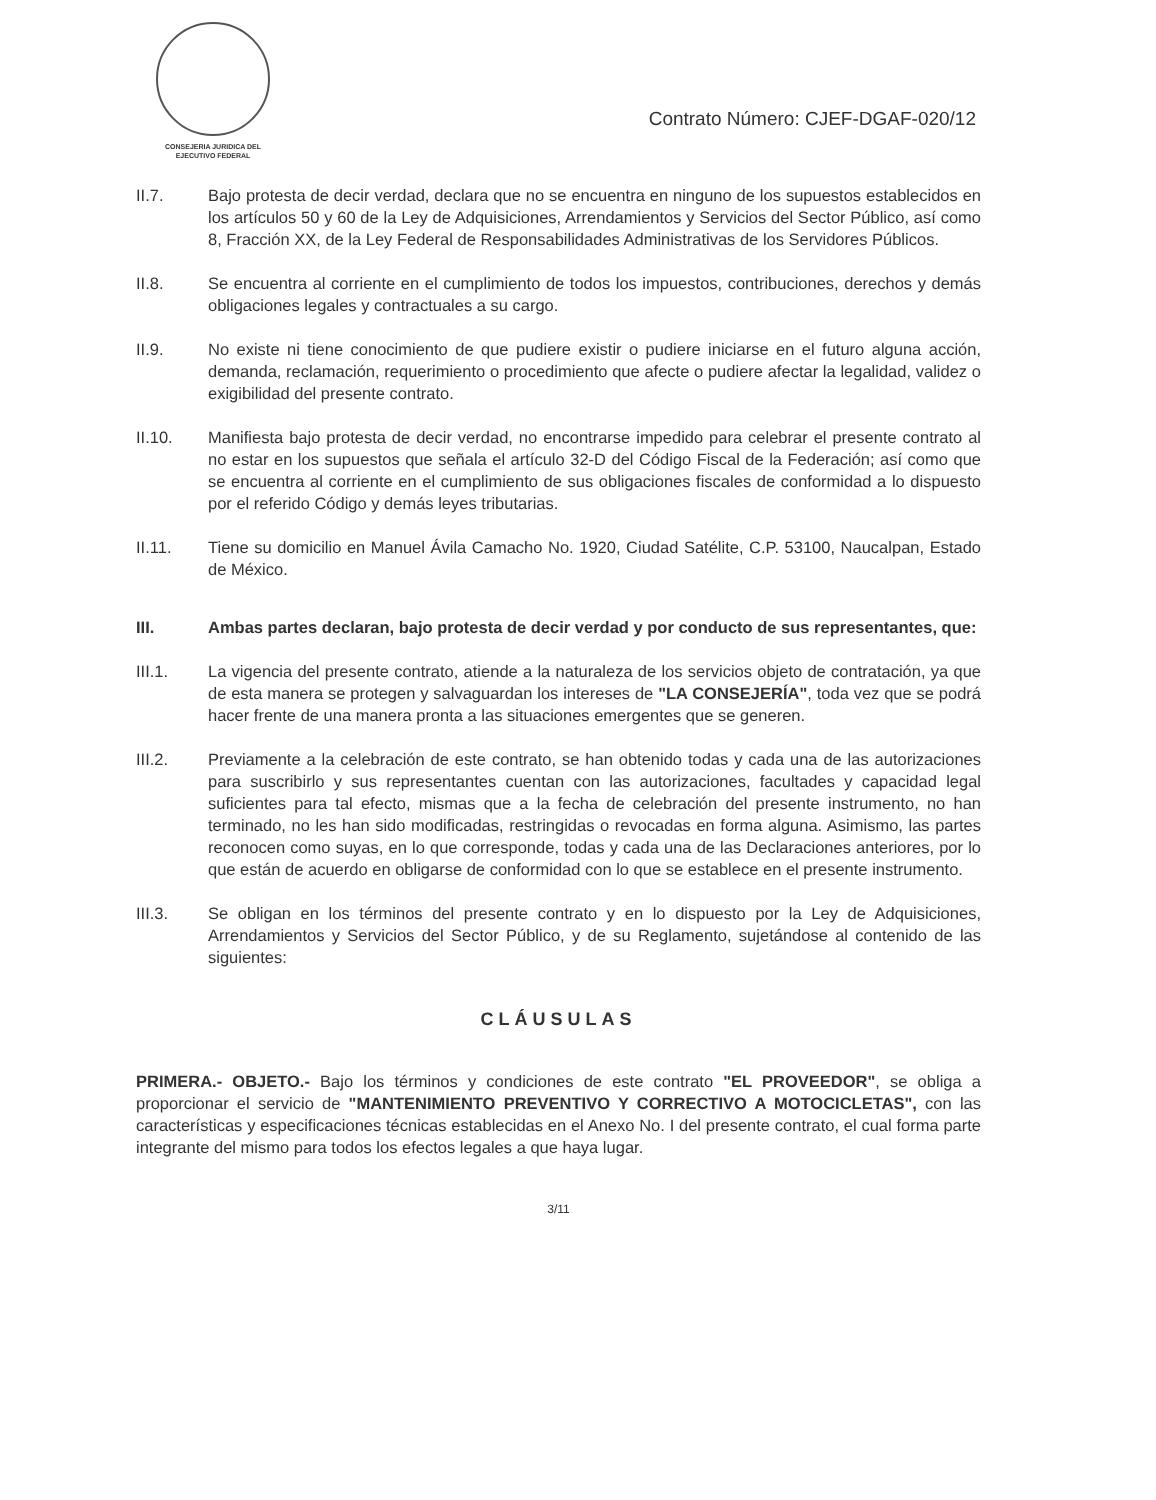CONSEJERIA JURIDICA DEL
EJECUTIVO FEDERAL
Contrato Número: CJEF-DGAF-020/12
II.7. Bajo protesta de decir verdad, declara que no se encuentra en ninguno de los supuestos establecidos en los artículos 50 y 60 de la Ley de Adquisiciones, Arrendamientos y Servicios del Sector Público, así como 8, Fracción XX, de la Ley Federal de Responsabilidades Administrativas de los Servidores Públicos.
II.8. Se encuentra al corriente en el cumplimiento de todos los impuestos, contribuciones, derechos y demás obligaciones legales y contractuales a su cargo.
II.9. No existe ni tiene conocimiento de que pudiere existir o pudiere iniciarse en el futuro alguna acción, demanda, reclamación, requerimiento o procedimiento que afecte o pudiere afectar la legalidad, validez o exigibilidad del presente contrato.
II.10. Manifiesta bajo protesta de decir verdad, no encontrarse impedido para celebrar el presente contrato al no estar en los supuestos que señala el artículo 32-D del Código Fiscal de la Federación; así como que se encuentra al corriente en el cumplimiento de sus obligaciones fiscales de conformidad a lo dispuesto por el referido Código y demás leyes tributarias.
II.11. Tiene su domicilio en Manuel Ávila Camacho No. 1920, Ciudad Satélite, C.P. 53100, Naucalpan, Estado de México.
III. Ambas partes declaran, bajo protesta de decir verdad y por conducto de sus representantes, que:
III.1. La vigencia del presente contrato, atiende a la naturaleza de los servicios objeto de contratación, ya que de esta manera se protegen y salvaguardan los intereses de "LA CONSEJERÍA", toda vez que se podrá hacer frente de una manera pronta a las situaciones emergentes que se generen.
III.2. Previamente a la celebración de este contrato, se han obtenido todas y cada una de las autorizaciones para suscribirlo y sus representantes cuentan con las autorizaciones, facultades y capacidad legal suficientes para tal efecto, mismas que a la fecha de celebración del presente instrumento, no han terminado, no les han sido modificadas, restringidas o revocadas en forma alguna. Asimismo, las partes reconocen como suyas, en lo que corresponde, todas y cada una de las Declaraciones anteriores, por lo que están de acuerdo en obligarse de conformidad con lo que se establece en el presente instrumento.
III.3. Se obligan en los términos del presente contrato y en lo dispuesto por la Ley de Adquisiciones, Arrendamientos y Servicios del Sector Público, y de su Reglamento, sujetándose al contenido de las siguientes:
CLÁUSULAS
PRIMERA.- OBJETO.- Bajo los términos y condiciones de este contrato "EL PROVEEDOR", se obliga a proporcionar el servicio de "MANTENIMIENTO PREVENTIVO Y CORRECTIVO A MOTOCICLETAS", con las características y especificaciones técnicas establecidas en el Anexo No. I del presente contrato, el cual forma parte integrante del mismo para todos los efectos legales a que haya lugar.
3/11